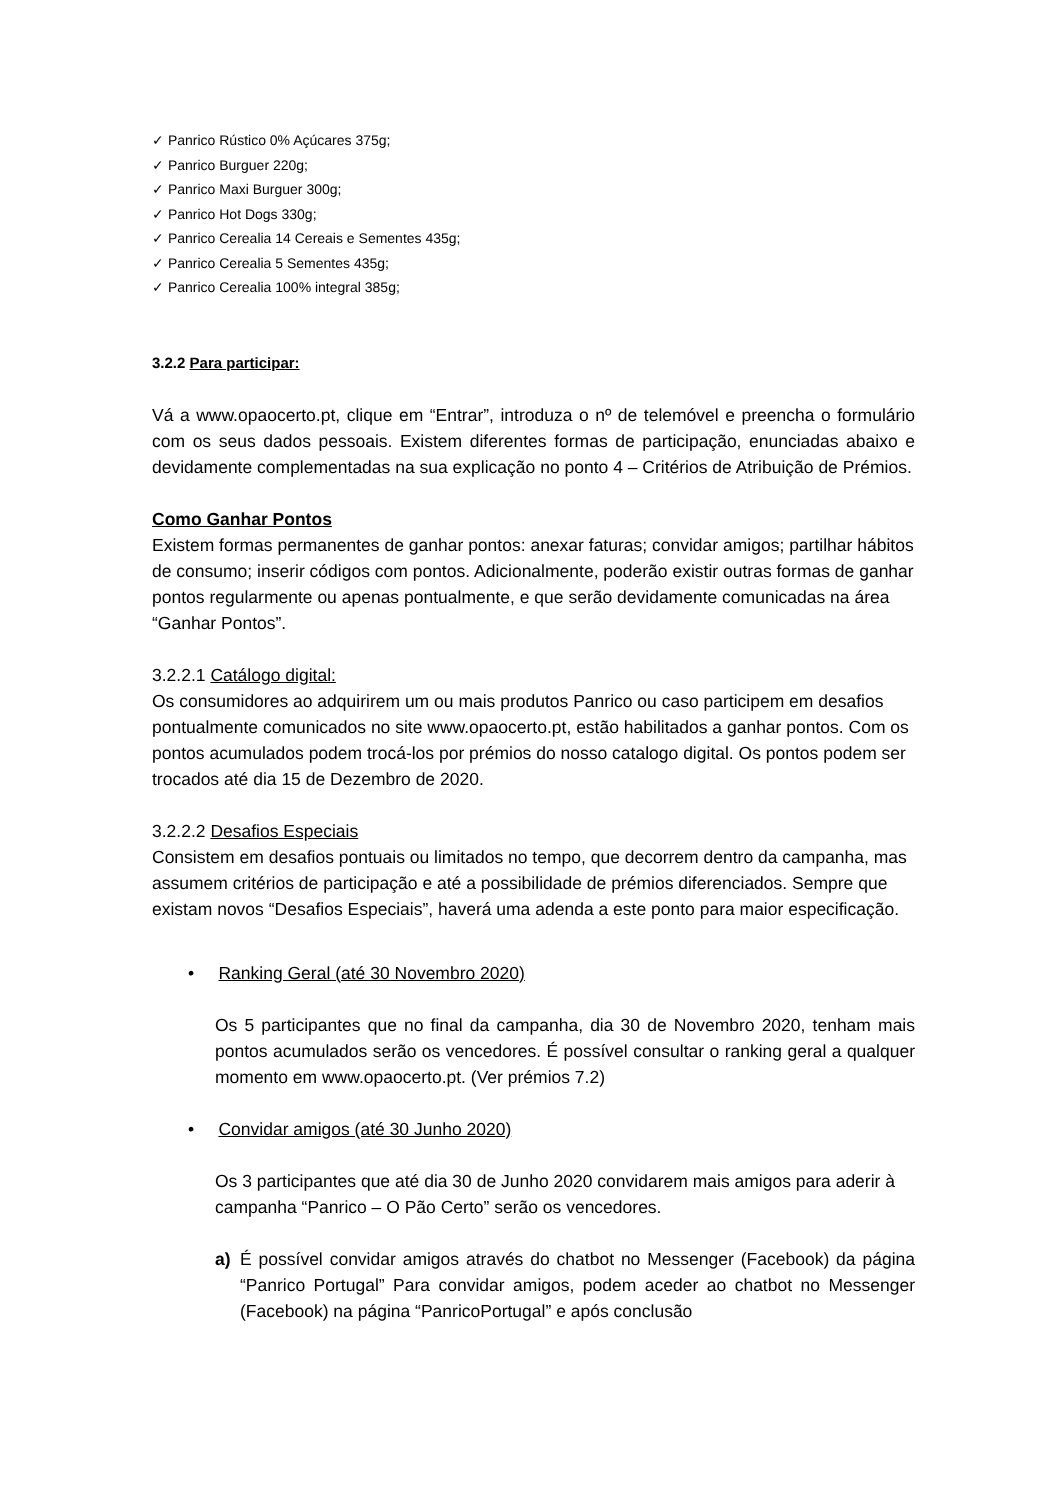✓ Panrico Rústico 0% Açúcares 375g;
✓ Panrico Burguer 220g;
✓ Panrico Maxi Burguer 300g;
✓ Panrico Hot Dogs 330g;
✓ Panrico Cerealia 14 Cereais e Sementes 435g;
✓ Panrico Cerealia 5 Sementes 435g;
✓ Panrico Cerealia 100% integral 385g;
3.2.2 Para participar:
Vá a www.opaocerto.pt, clique em “Entrar”, introduza o nº de telemóvel e preencha o formulário com os seus dados pessoais. Existem diferentes formas de participação, enunciadas abaixo e devidamente complementadas na sua explicação no ponto 4 – Critérios de Atribuição de Prémios.
Como Ganhar Pontos
Existem formas permanentes de ganhar pontos: anexar faturas; convidar amigos; partilhar hábitos de consumo; inserir códigos com pontos. Adicionalmente, poderão existir outras formas de ganhar pontos regularmente ou apenas pontualmente, e que serão devidamente comunicadas na área “Ganhar Pontos”.
3.2.2.1 Catálogo digital:
Os consumidores ao adquirirem um ou mais produtos Panrico ou caso participem em desafios pontualmente comunicados no site www.opaocerto.pt, estão habilitados a ganhar pontos. Com os pontos acumulados podem trocá-los por prémios do nosso catalogo digital. Os pontos podem ser trocados até dia 15 de Dezembro de 2020.
3.2.2.2 Desafios Especiais
Consistem em desafios pontuais ou limitados no tempo, que decorrem dentro da campanha, mas assumem critérios de participação e até a possibilidade de prémios diferenciados. Sempre que existam novos “Desafios Especiais”, haverá uma adenda a este ponto para maior especificação.
• Ranking Geral (até 30 Novembro 2020)
Os 5 participantes que no final da campanha, dia 30 de Novembro 2020, tenham mais pontos acumulados serão os vencedores. É possível consultar o ranking geral a qualquer momento em www.opaocerto.pt. (Ver prémios 7.2)
• Convidar amigos (até 30 Junho 2020)
Os 3 participantes que até dia 30 de Junho 2020 convidarem mais amigos para aderir à campanha “Panrico – O Pão Certo” serão os vencedores.
a) É possível convidar amigos através do chatbot no Messenger (Facebook) da página “Panrico Portugal” Para convidar amigos, podem aceder ao chatbot no Messenger (Facebook) na página “PanricoPortugal” e após conclusão